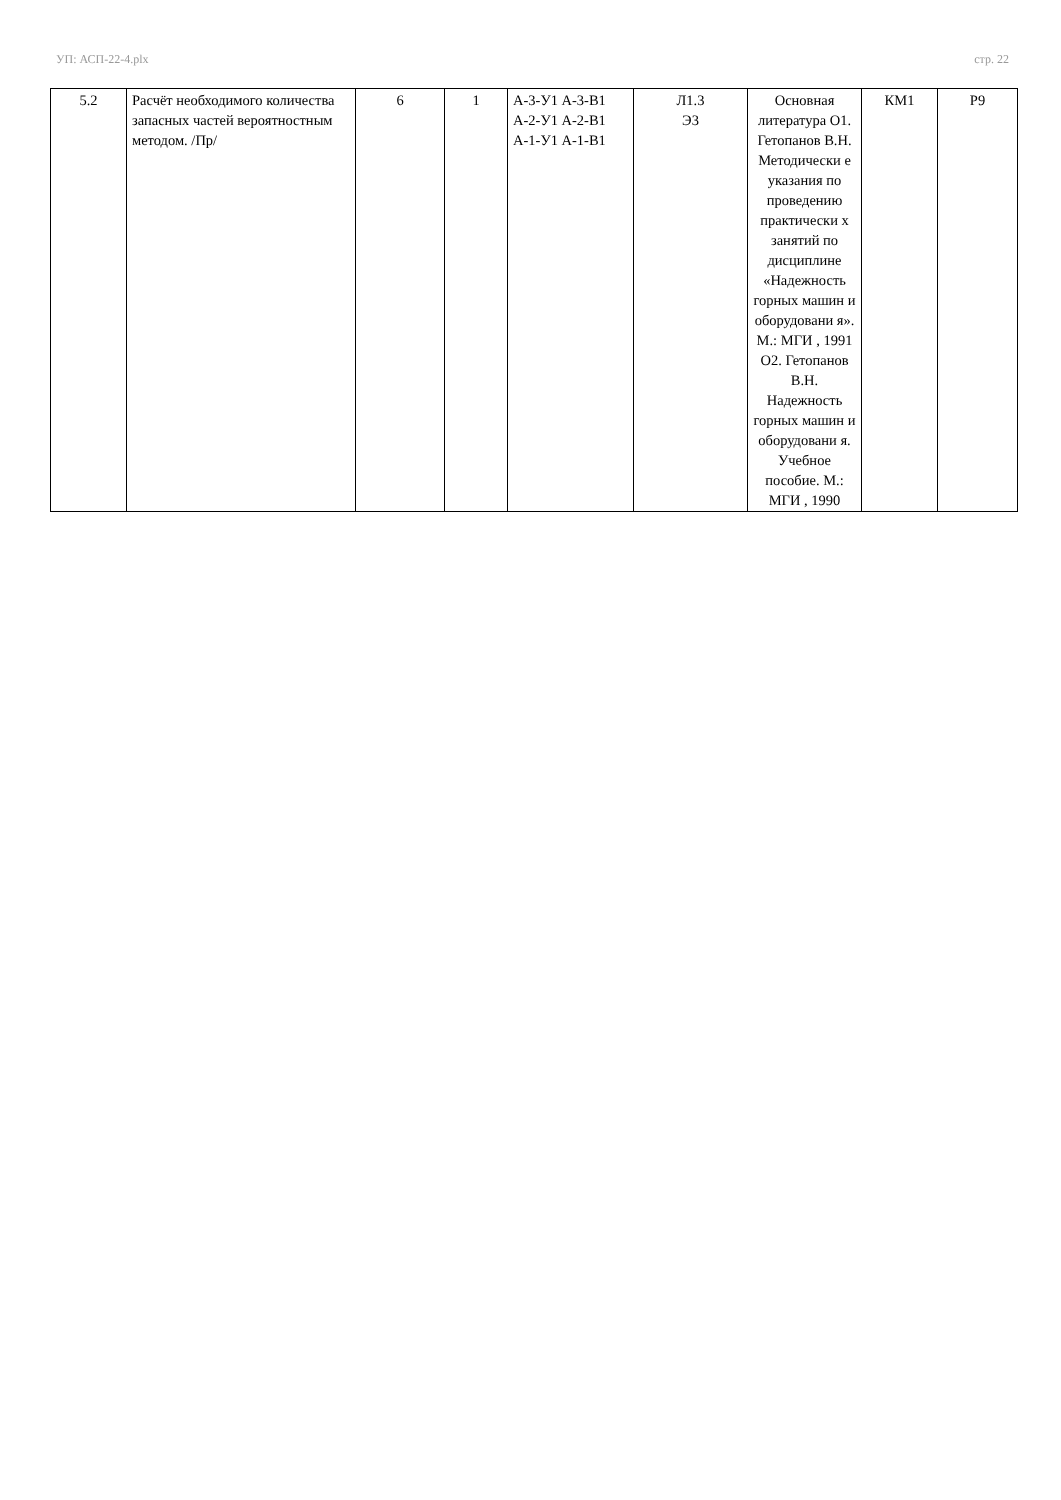УП: АСП-22-4.plx стр. 22
| 5.2 | Расчёт необходимого количества запасных частей вероятностным методом. /Пр/ | 6 | 1 | А-3-У1 А-3-В1 А-2-У1 А-2-В1 А-1-У1 А-1-В1 | Л1.3 Э3 | Основная литература О1. Гетопанов В.Н. Методически е указания по проведению практически х занятий по дисциплине «Надежность горных машин и оборудовани я». М.: МГИ , 1991 О2. Гетопанов В.Н. Надежность горных машин и оборудовани я. Учебное пособие. М.: МГИ , 1990 | КМ1 | Р9 |